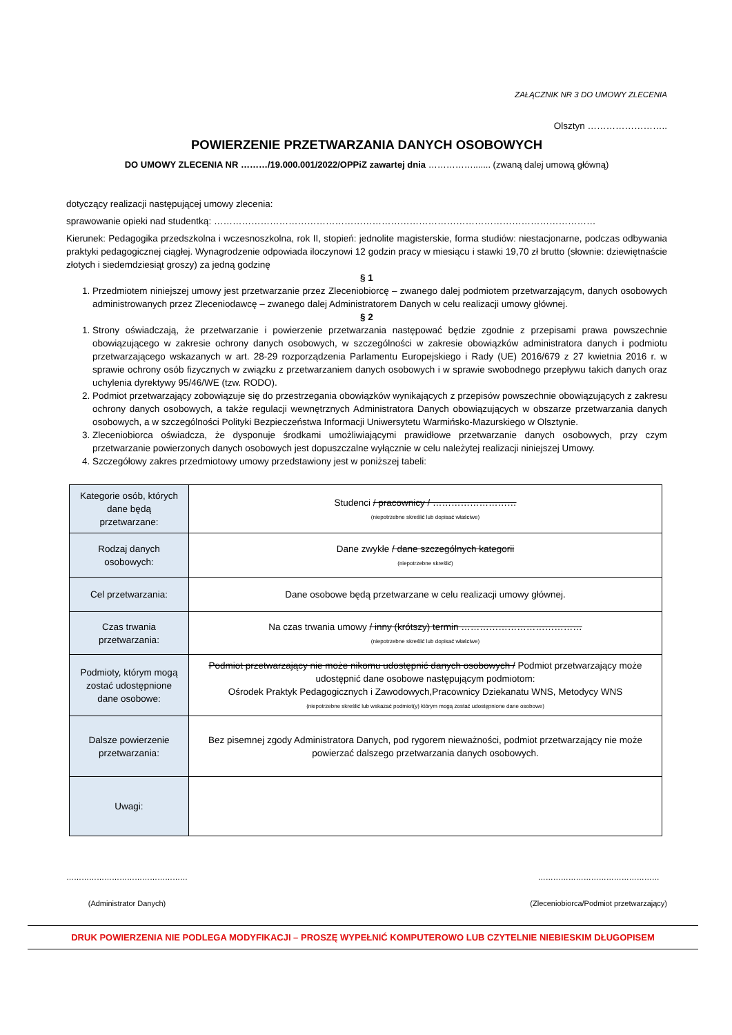ZAŁĄCZNIK NR 3 DO UMOWY ZLECENIA
Olsztyn ……………………..
POWIERZENIE PRZETWARZANIA DANYCH OSOBOWYCH
DO UMOWY ZLECENIA NR ………/19.000.001/2022/OPPiZ zawartej dnia ……………....... (zwaną dalej umową główną)
dotyczący realizacji następującej umowy zlecenia:
sprawowanie opieki nad studentką: ……………………………………………………………………………………………………………
Kierunek: Pedagogika przedszkolna i wczesnoszkolna, rok II, stopień: jednolite magisterskie, forma studiów: niestacjonarne, podczas odbywania praktyki pedagogicznej ciągłej. Wynagrodzenie odpowiada iloczynowi 12 godzin pracy w miesiącu i stawki 19,70 zł brutto (słownie: dziewiętnaście złotych i siedemdziesiąt groszy) za jedną godzinę
§ 1
1. Przedmiotem niniejszej umowy jest przetwarzanie przez Zleceniobiorcę – zwanego dalej podmiotem przetwarzającym, danych osobowych administrowanych przez Zleceniodawcę – zwanego dalej Administratorem Danych w celu realizacji umowy głównej.
§ 2
1. Strony oświadczają, że przetwarzanie i powierzenie przetwarzania następować będzie zgodnie z przepisami prawa powszechnie obowiązującego w zakresie ochrony danych osobowych, w szczególności w zakresie obowiązków administratora danych i podmiotu przetwarzającego wskazanych w art. 28-29 rozporządzenia Parlamentu Europejskiego i Rady (UE) 2016/679 z 27 kwietnia 2016 r. w sprawie ochrony osób fizycznych w związku z przetwarzaniem danych osobowych i w sprawie swobodnego przepływu takich danych oraz uchylenia dyrektywy 95/46/WE (tzw. RODO).
2. Podmiot przetwarzający zobowiązuje się do przestrzegania obowiązków wynikających z przepisów powszechnie obowiązujących z zakresu ochrony danych osobowych, a także regulacji wewnętrznych Administratora Danych obowiązujących w obszarze przetwarzania danych osobowych, a w szczególności Polityki Bezpieczeństwa Informacji Uniwersytetu Warmińsko-Mazurskiego w Olsztynie.
3. Zleceniobiorca oświadcza, że dysponuje środkami umożliwiającymi prawidłowe przetwarzanie danych osobowych, przy czym przetwarzanie powierzonych danych osobowych jest dopuszczalne wyłącznie w celu należytej realizacji niniejszej Umowy.
4. Szczegółowy zakres przedmiotowy umowy przedstawiony jest w poniższej tabeli:
| Kategorie osób, których dane będą przetwarzane: | Studenci / pracownicy / ……………………… (niepotrzebne skreślić lub dopisać właściwe) |
| Rodzaj danych osobowych: | Dane zwykłe / dane szczególnych kategorii (niepotrzebne skreślić) |
| Cel przetwarzania: | Dane osobowe będą przetwarzane w celu realizacji umowy głównej. |
| Czas trwania przetwarzania: | Na czas trwania umowy / inny (krótszy) termin ………………………………… (niepotrzebne skreślić lub dopisać właściwe) |
| Podmioty, którym mogą zostać udostępnione dane osobowe: | Podmiot przetwarzający nie może nikomu udostępnić danych osobowych / Podmiot przetwarzający może udostępnić dane osobowe następującym podmiotom: Ośrodek Praktyk Pedagogicznych i Zawodowych,Pracownicy Dziekanatu WNS, Metodycy WNS (niepotrzebne skreślić lub wskazać podmiot(y) którym mogą zostać udostępnione dane osobowe) |
| Dalsze powierzenie przetwarzania: | Bez pisemnej zgody Administratora Danych, pod rygorem nieważności, podmiot przetwarzający nie może powierzać dalszego przetwarzania danych osobowych. |
| Uwagi: | |
…………………………………………
(Administrator Danych)
…………………………………………
(Zleceniobiorca/Podmiot przetwarzający)
DRUK POWIERZENIA NIE PODLEGA MODYFIKACJI – PROSZĘ WYPEŁNIĆ KOMPUTEROWO LUB CZYTELNIE NIEBIESKIM DŁUGOPISEM